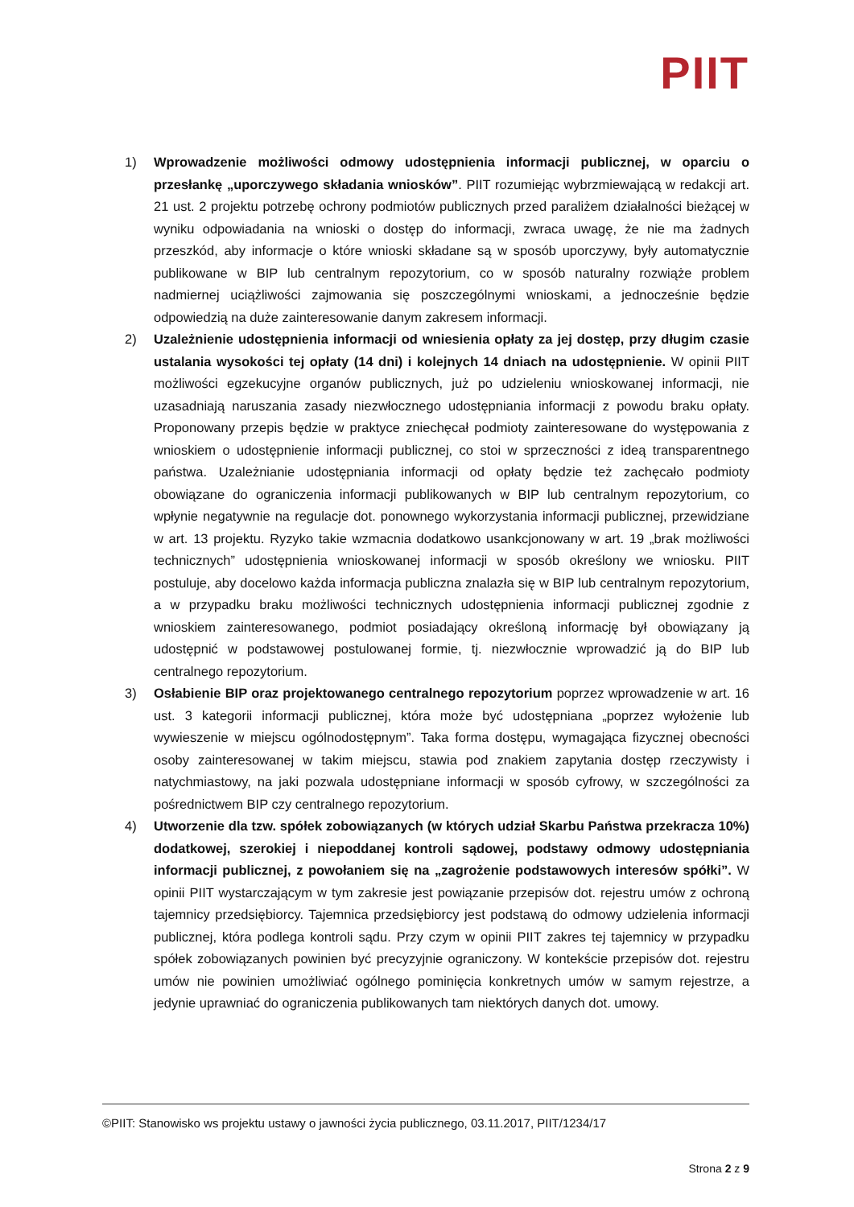PIIT
1) Wprowadzenie możliwości odmowy udostępnienia informacji publicznej, w oparciu o przesłankę „uporczywego składania wniosków”. PIIT rozumiejąc wybrzmiewającą w redakcji art. 21 ust. 2 projektu potrzebę ochrony podmiotów publicznych przed paraliżem działalności bieżącej w wyniku odpowiadania na wnioski o dostęp do informacji, zwraca uwagę, że nie ma żadnych przeszkód, aby informacje o które wnioski składane są w sposób uporczywy, były automatycznie publikowane w BIP lub centralnym repozytorium, co w sposób naturalny rozwiąże problem nadmiernej uciążliwości zajmowania się poszczególnymi wnioskami, a jednocześnie będzie odpowiedzią na duże zainteresowanie danym zakresem informacji.
2) Uzależnienie udostępnienia informacji od wniesienia opłaty za jej dostęp, przy długim czasie ustalania wysokości tej opłaty (14 dni) i kolejnych 14 dniach na udostępnienie. W opinii PIIT możliwości egzekucyjne organów publicznych, już po udzieleniu wnioskowanej informacji, nie uzasadniają naruszania zasady niezwłocznego udostępniania informacji z powodu braku opłaty. Proponowany przepis będzie w praktyce zniechęcał podmioty zainteresowane do występowania z wnioskiem o udostępnienie informacji publicznej, co stoi w sprzeczności z ideą transparentnego państwa. Uzależnianie udostępniania informacji od opłaty będzie też zachęcało podmioty obowiązane do ograniczenia informacji publikowanych w BIP lub centralnym repozytorium, co wpłynie negatywnie na regulacje dot. ponownego wykorzystania informacji publicznej, przewidziane w art. 13 projektu. Ryzyko takie wzmacnia dodatkowo usankcjonowany w art. 19 „brak możliwości technicznych” udostępnienia wnioskowanej informacji w sposób określony we wniosku. PIIT postuluje, aby docelowo każda informacja publiczna znalazła się w BIP lub centralnym repozytorium, a w przypadku braku możliwości technicznych udostępnienia informacji publicznej zgodnie z wnioskiem zainteresowanego, podmiot posiadający określoną informację był obowiązany ją udostępnić w podstawowej postulowanej formie, tj. niezwłocznie wprowadzić ją do BIP lub centralnego repozytorium.
3) Osłabienie BIP oraz projektowanego centralnego repozytorium poprzez wprowadzenie w art. 16 ust. 3 kategorii informacji publicznej, która może być udostępniana „poprzez wyłożenie lub wywieszenie w miejscu ogólnodostępnym”. Taka forma dostępu, wymagająca fizycznej obecności osoby zainteresowanej w takim miejscu, stawia pod znakiem zapytania dostęp rzeczywisty i natychmiastowy, na jaki pozwala udostępniane informacji w sposób cyfrowy, w szczególności za pośrednictwem BIP czy centralnego repozytorium.
4) Utworzenie dla tzw. spółek zobowiązanych (w których udział Skarbu Państwa przekracza 10%) dodatkowej, szerokiej i niepoddanej kontroli sądowej, podstawy odmowy udostępniania informacji publicznej, z powołaniem się na „zagrożenie podstawowych interesów spółki”. W opinii PIIT wystarczającym w tym zakresie jest powiązanie przepisów dot. rejestru umów z ochroną tajemnicy przedsiębiorcy. Tajemnica przedsiębiorcy jest podstawą do odmowy udzielenia informacji publicznej, która podlega kontroli sądu. Przy czym w opinii PIIT zakres tej tajemnicy w przypadku spółek zobowiązanych powinien być precyzyjnie ograniczony. W kontekście przepisów dot. rejestru umów nie powinien umożliwiać ogólnego pominięcia konkretnych umów w samym rejestrze, a jedynie uprawniać do ograniczenia publikowanych tam niektórych danych dot. umowy.
©PIIT: Stanowisko ws projektu ustawy o jawności życia publicznego, 03.11.2017, PIIT/1234/17
Strona 2 z 9